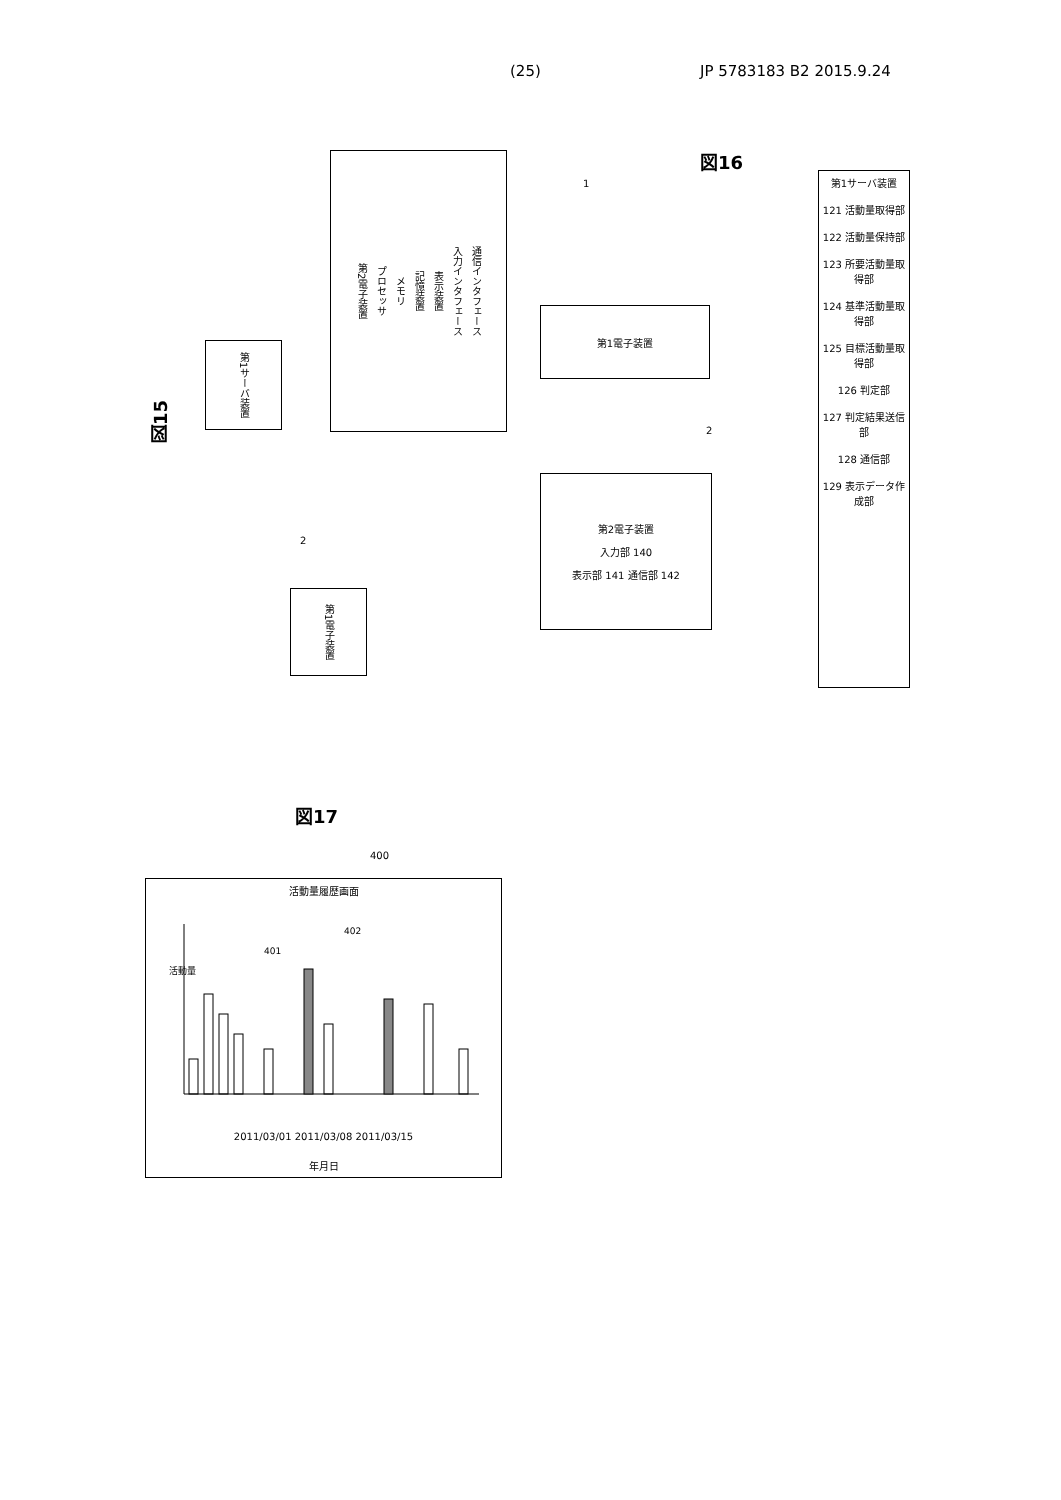(25) JP 5783183 B2 2015.9.24
図15
第1サーバ装置
第1電子装置
第2電子装置 プロセッサ メモリ 記憶装置 表示装置 入力インタフェース 通信インタフェース
2
図16
1
第1電子装置
第2電子装置
入力部 140
表示部 141 通信部 142
2
第1サーバ装置
121 活動量取得部
122 活動量保持部
123 所要活動量取得部
124 基準活動量取得部
125 目標活動量取得部
126 判定部
127 判定結果送信部
128 通信部
129 表示データ作成部
図17
400
活動量履歴画面
活動量
401
402
2011/03/01 2011/03/08 2011/03/15
年月日